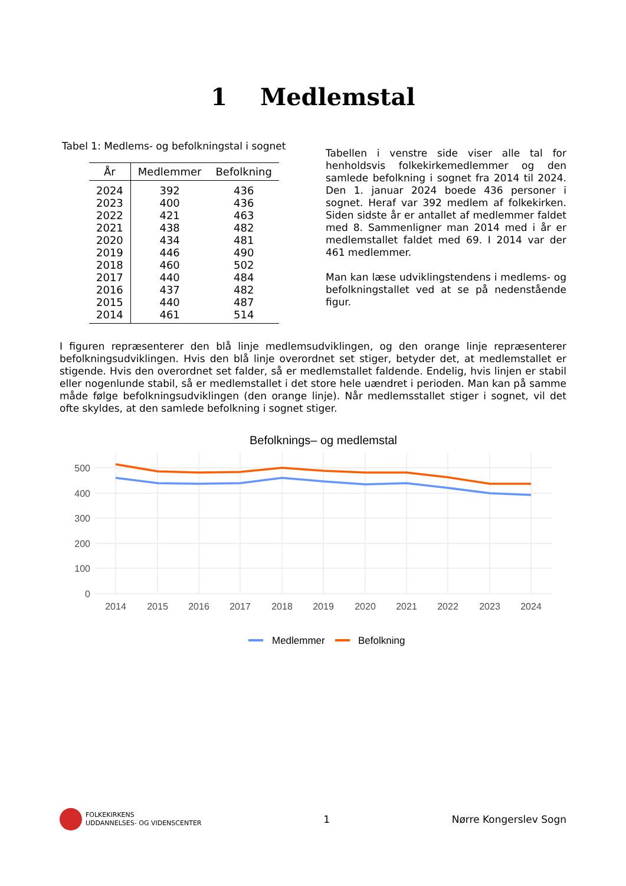1 Medlemstal
Tabel 1: Medlems- og befolkningstal i sognet
| År | Medlemmer | Befolkning |
| --- | --- | --- |
| 2024 | 392 | 436 |
| 2023 | 400 | 436 |
| 2022 | 421 | 463 |
| 2021 | 438 | 482 |
| 2020 | 434 | 481 |
| 2019 | 446 | 490 |
| 2018 | 460 | 502 |
| 2017 | 440 | 484 |
| 2016 | 437 | 482 |
| 2015 | 440 | 487 |
| 2014 | 461 | 514 |
Tabellen i venstre side viser alle tal for henholdsvis folkekirkemedlemmer og den samlede befolkning i sognet fra 2014 til 2024. Den 1. januar 2024 boede 436 personer i sognet. Heraf var 392 medlem af folkekirken. Siden sidste år er antallet af medlemmer faldet med 8. Sammenligner man 2014 med i år er medlemstallet faldet med 69. I 2014 var der 461 medlemmer.
Man kan læse udviklingstendens i medlems- og befolkningstallet ved at se på nedenstående figur.
I figuren repræsenterer den blå linje medlemsudviklingen, og den orange linje repræsenterer befolkningsudviklingen. Hvis den blå linje overordnet set stiger, betyder det, at medlemstallet er stigende. Hvis den overordnet set falder, så er medlemstallet faldende. Endelig, hvis linjen er stabil eller nogenlunde stabil, så er medlemstallet i det store hele uændret i perioden. Man kan på samme måde følge befolkningsudviklingen (den orange linje). Når medlemsstallet stiger i sognet, vil det ofte skyldes, at den samlede befolkning i sognet stiger.
Befolknings– og medlemstal
500
400
300
200
100
0
2014
2015
2016
2017
2018
2019
2020
2021
2022
2023
2024
Medlemmer
Befolkning
FOLKEKIRKENS
UDDANNELSES- OG VIDENSCENTER
1 Nørre Kongerslev Sogn